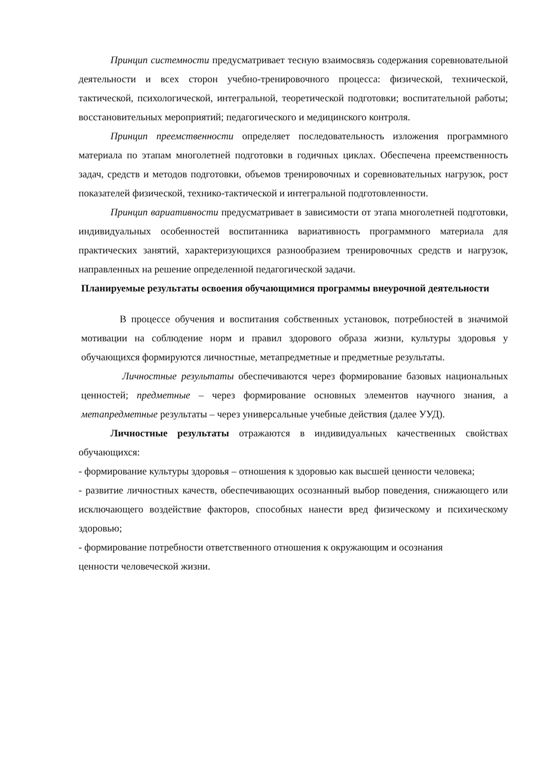Принцип системности предусматривает тесную взаимосвязь содержания соревновательной деятельности и всех сторон учебно-тренировочного процесса: физической, технической, тактической, психологической, интегральной, теоретической подготовки; воспитательной работы; восстановительных мероприятий; педагогического и медицинского контроля.
Принцип преемственности определяет последовательность изложения программного материала по этапам многолетней подготовки в годичных циклах. Обеспечена преемственность задач, средств и методов подготовки, объемов тренировочных и соревновательных нагрузок, рост показателей физической, технико-тактической и интегральной подготовленности.
Принцип вариативности предусматривает в зависимости от этапа многолетней подготовки, индивидуальных особенностей воспитанника вариативность программного материала для практических занятий, характеризующихся разнообразием тренировочных средств и нагрузок, направленных на решение определенной педагогической задачи.
Планируемые результаты освоения обучающимися программы внеурочной деятельности
В процессе обучения и воспитания собственных установок, потребностей в значимой мотивации на соблюдение норм и правил здорового образа жизни, культуры здоровья у обучающихся формируются личностные, метапредметные и предметные результаты.
Личностные результаты обеспечиваются через формирование базовых национальных ценностей; предметные – через формирование основных элементов научного знания, а метапредметные результаты – через универсальные учебные действия (далее УУД).
Личностные результаты отражаются в индивидуальных качественных свойствах обучающихся:
- формирование культуры здоровья – отношения к здоровью как высшей ценности человека;
- развитие личностных качеств, обеспечивающих осознанный выбор поведения, снижающего или исключающего воздействие факторов, способных нанести вред физическому и психическому здоровью;
- формирование потребности ответственного отношения к окружающим и осознания
ценности человеческой жизни.